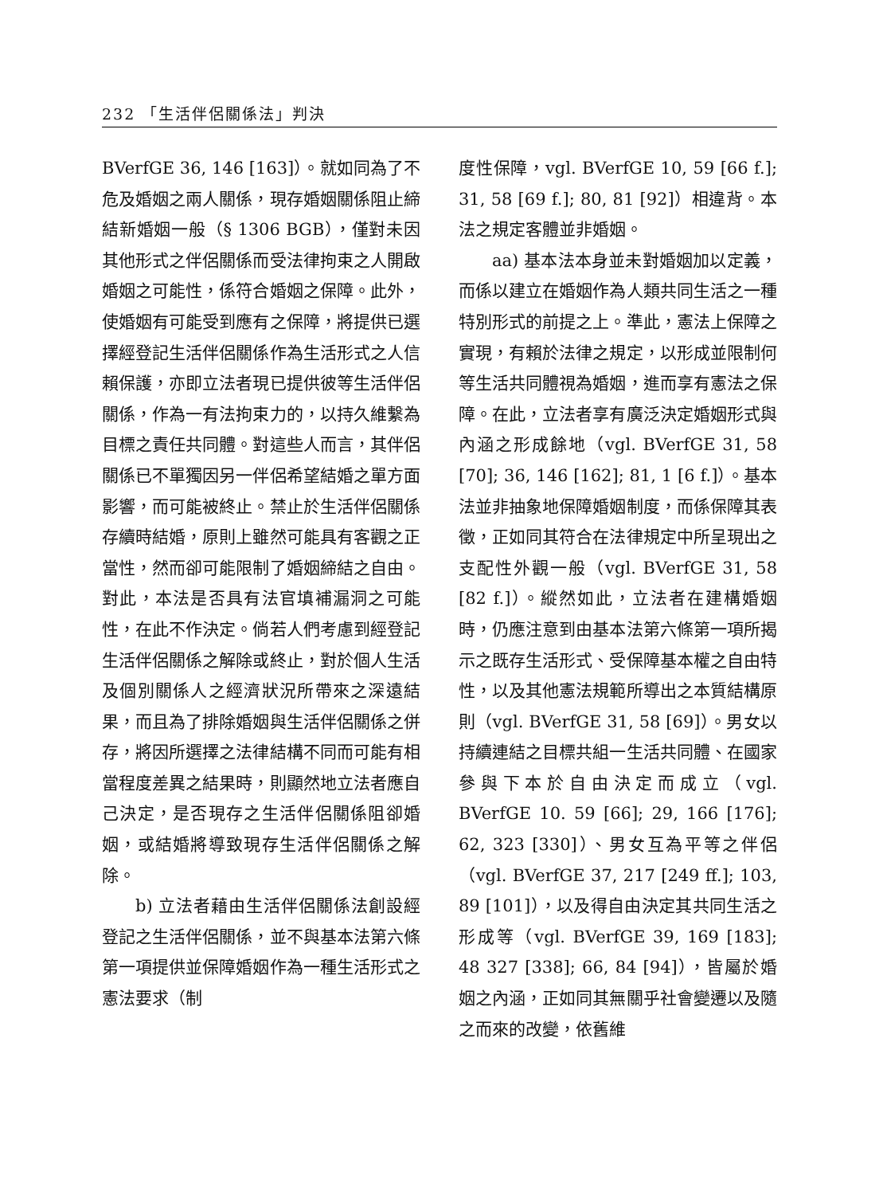232 「生活伴侶關係法」判決
BVerfGE 36, 146 [163]）。就如同為了不危及婚姻之兩人關係，現存婚姻關係阻止締結新婚姻一般（§ 1306 BGB），僅對未因其他形式之伴侶關係而受法律拘束之人開啟婚姻之可能性，係符合婚姻之保障。此外，使婚姻有可能受到應有之保障，將提供已選擇經登記生活伴侶關係作為生活形式之人信賴保護，亦即立法者現已提供彼等生活伴侶關係，作為一有法拘束力的，以持久維繫為目標之責任共同體。對這些人而言，其伴侶關係已不單獨因另一伴侶希望結婚之單方面影響，而可能被終止。禁止於生活伴侶關係存續時結婚，原則上雖然可能具有客觀之正當性，然而卻可能限制了婚姻締結之自由。對此，本法是否具有法官填補漏洞之可能性，在此不作決定。倘若人們考慮到經登記生活伴侶關係之解除或終止，對於個人生活及個別關係人之經濟狀況所帶來之深遠結果，而且為了排除婚姻與生活伴侶關係之併存，將因所選擇之法律結構不同而可能有相當程度差異之結果時，則顯然地立法者應自己決定，是否現存之生活伴侶關係阻卻婚姻，或結婚將導致現存生活伴侶關係之解除。
b) 立法者藉由生活伴侶關係法創設經登記之生活伴侶關係，並不與基本法第六條第一項提供並保障婚姻作為一種生活形式之憲法要求（制
度性保障，vgl. BVerfGE 10, 59 [66 f.]; 31, 58 [69 f.]; 80, 81 [92]）相違背。本法之規定客體並非婚姻。
aa) 基本法本身並未對婚姻加以定義，而係以建立在婚姻作為人類共同生活之一種特別形式的前提之上。準此，憲法上保障之實現，有賴於法律之規定，以形成並限制何等生活共同體視為婚姻，進而享有憲法之保障。在此，立法者享有廣泛決定婚姻形式與內涵之形成餘地（vgl. BVerfGE 31, 58 [70]; 36, 146 [162]; 81, 1 [6 f.]）。基本法並非抽象地保障婚姻制度，而係保障其表徵，正如同其符合在法律規定中所呈現出之支配性外觀一般（vgl. BVerfGE 31, 58 [82 f.]）。縱然如此，立法者在建構婚姻時，仍應注意到由基本法第六條第一項所揭示之既存生活形式、受保障基本權之自由特性，以及其他憲法規範所導出之本質結構原則（vgl. BVerfGE 31, 58 [69]）。男女以持續連結之目標共組一生活共同體、在國家參與下本於自由決定而成立（vgl. BVerfGE 10. 59 [66]; 29, 166 [176]; 62, 323 [330]）、男女互為平等之伴侶（vgl. BVerfGE 37, 217 [249 ff.]; 103, 89 [101]），以及得自由決定其共同生活之形成等（vgl. BVerfGE 39, 169 [183]; 48 327 [338]; 66, 84 [94]），皆屬於婚姻之內涵，正如同其無關乎社會變遷以及隨之而來的改變，依舊維